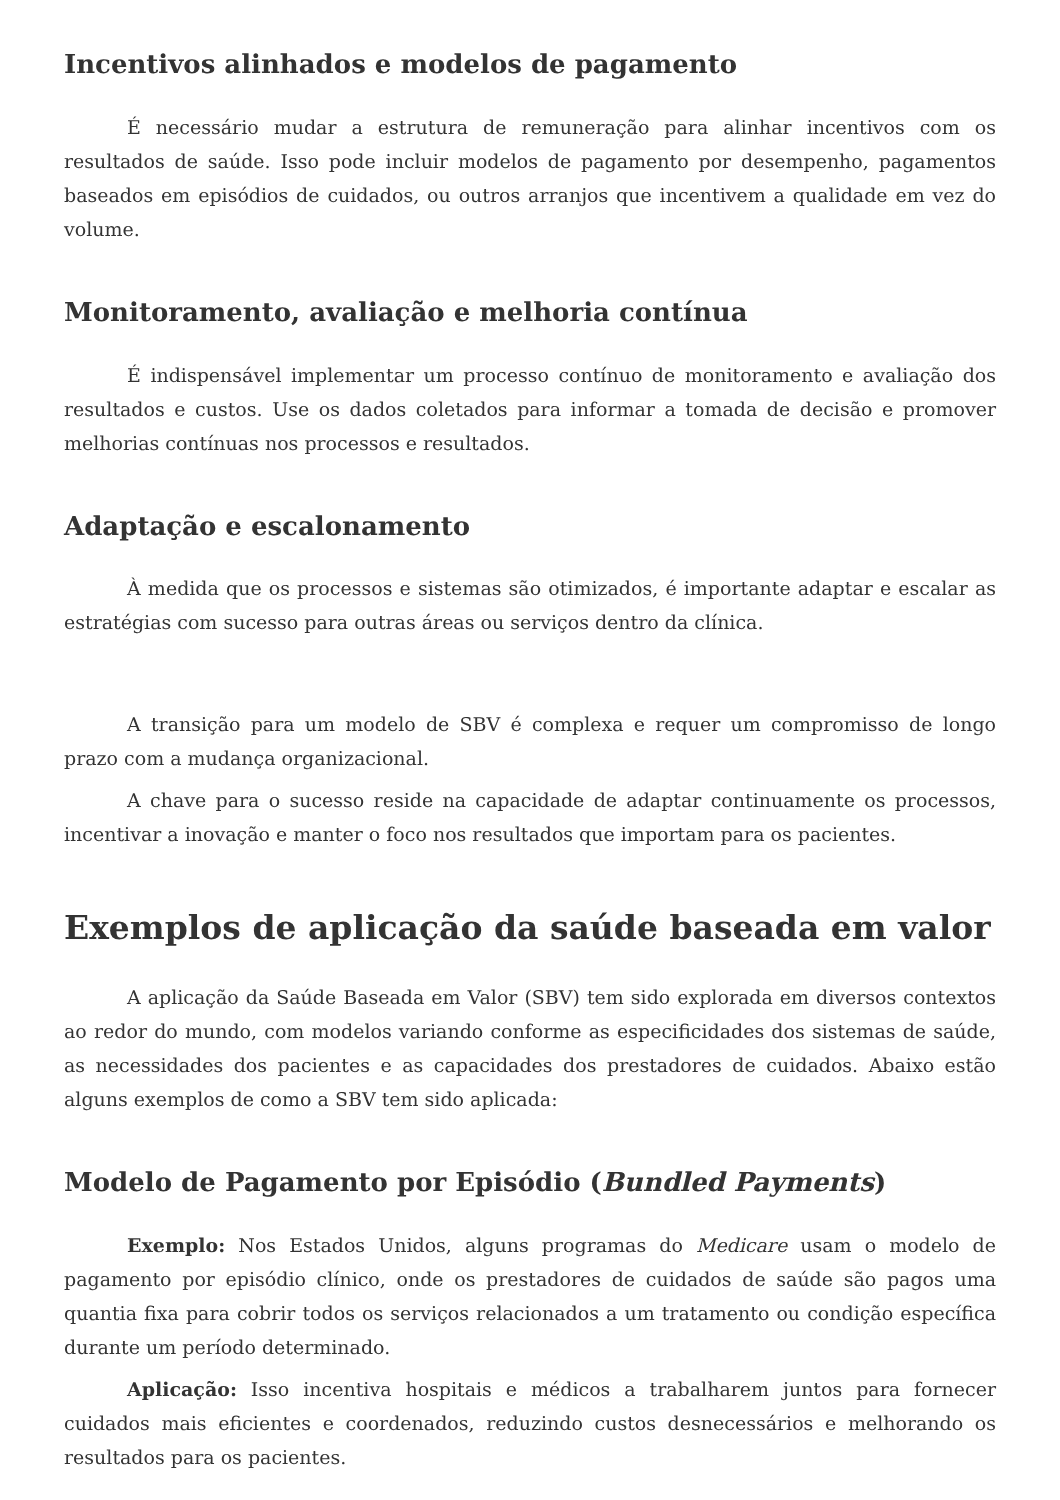Incentivos alinhados e modelos de pagamento
É necessário mudar a estrutura de remuneração para alinhar incentivos com os resultados de saúde. Isso pode incluir modelos de pagamento por desempenho, pagamentos baseados em episódios de cuidados, ou outros arranjos que incentivem a qualidade em vez do volume.
Monitoramento, avaliação e melhoria contínua
É indispensável implementar um processo contínuo de monitoramento e avaliação dos resultados e custos. Use os dados coletados para informar a tomada de decisão e promover melhorias contínuas nos processos e resultados.
Adaptação e escalonamento
À medida que os processos e sistemas são otimizados, é importante adaptar e escalar as estratégias com sucesso para outras áreas ou serviços dentro da clínica.
A transição para um modelo de SBV é complexa e requer um compromisso de longo prazo com a mudança organizacional.
A chave para o sucesso reside na capacidade de adaptar continuamente os processos, incentivar a inovação e manter o foco nos resultados que importam para os pacientes.
Exemplos de aplicação da saúde baseada em valor
A aplicação da Saúde Baseada em Valor (SBV) tem sido explorada em diversos contextos ao redor do mundo, com modelos variando conforme as especificidades dos sistemas de saúde, as necessidades dos pacientes e as capacidades dos prestadores de cuidados. Abaixo estão alguns exemplos de como a SBV tem sido aplicada:
Modelo de Pagamento por Episódio (Bundled Payments)
Exemplo: Nos Estados Unidos, alguns programas do Medicare usam o modelo de pagamento por episódio clínico, onde os prestadores de cuidados de saúde são pagos uma quantia fixa para cobrir todos os serviços relacionados a um tratamento ou condição específica durante um período determinado.
Aplicação: Isso incentiva hospitais e médicos a trabalharem juntos para fornecer cuidados mais eficientes e coordenados, reduzindo custos desnecessários e melhorando os resultados para os pacientes.